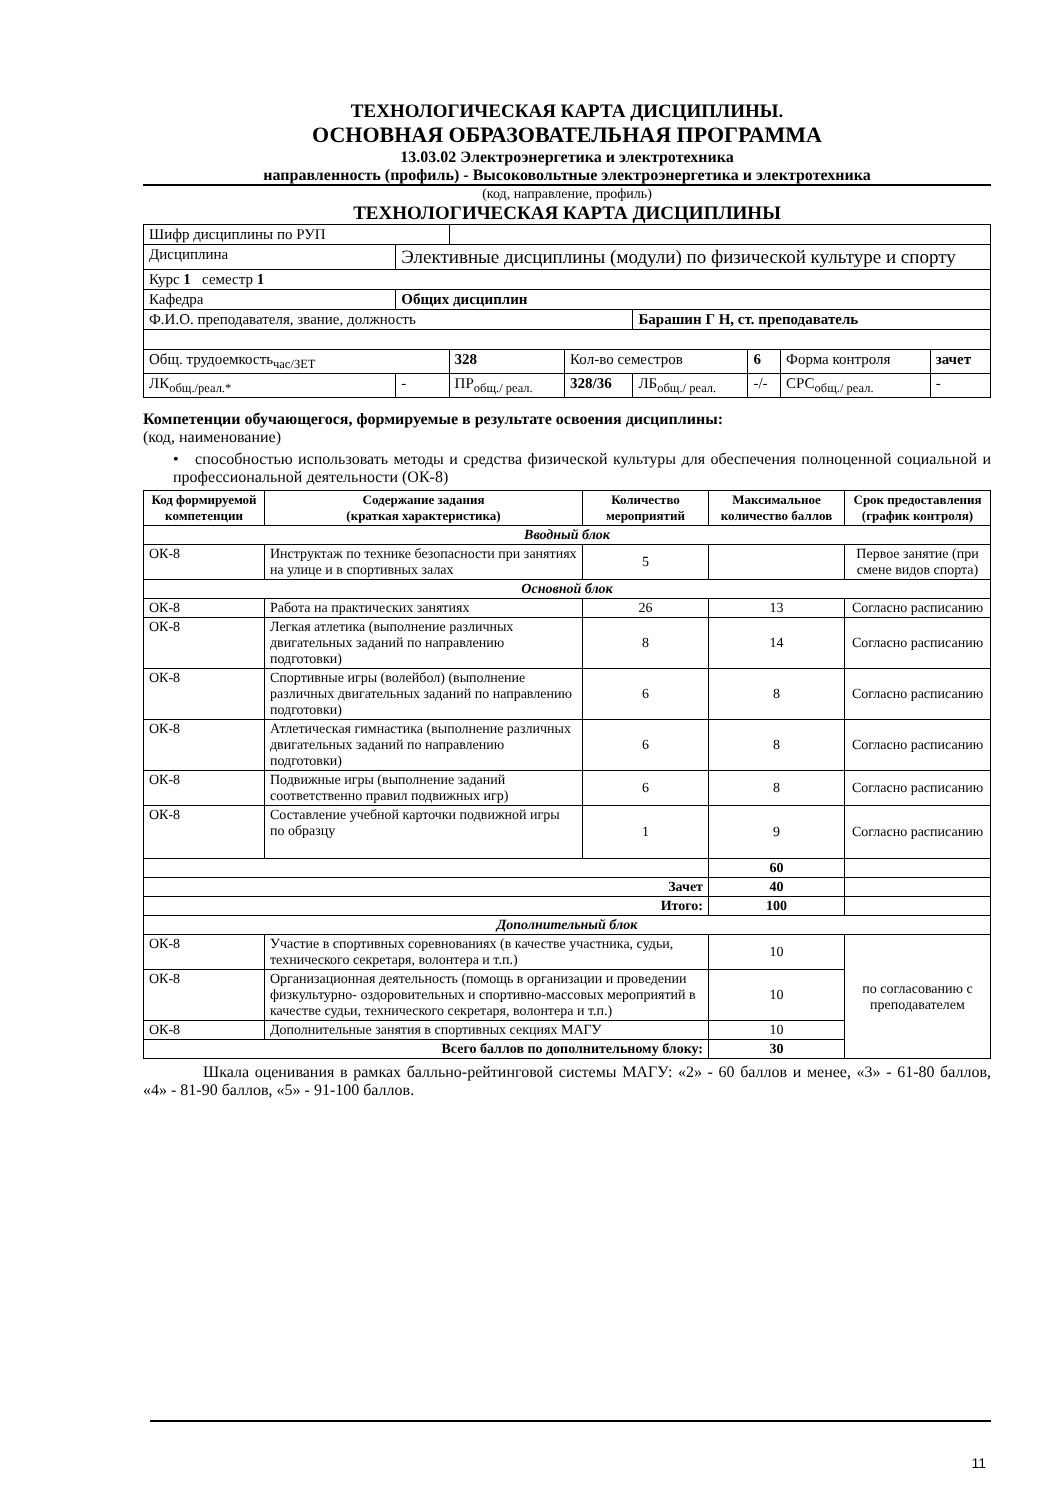ТЕХНОЛОГИЧЕСКАЯ КАРТА ДИСЦИПЛИНЫ.
ОСНОВНАЯ ОБРАЗОВАТЕЛЬНАЯ ПРОГРАММА
13.03.02 Электроэнергетика и электротехника
направленность (профиль) - Высоковольтные электроэнергетика и электротехника
(код, направление, профиль)
ТЕХНОЛОГИЧЕСКАЯ КАРТА ДИСЦИПЛИНЫ
| Шифр дисциплины по РУП | | | | | | | | |
| Дисциплина | Элективные дисциплины (модули) по физической культуре и спорту | | | | | | | |
| Курс 1 семестр 1 | | | | | | | | |
| Кафедра | Общих дисциплин | | | | | | | |
| Ф.И.О. преподавателя, звание, должность | | | | Барашин Г Н, ст. преподаватель | | | | |
| Общ. трудоемкость<sub>час/ЗЕТ</sub> | | 328 | Кол-во семестров | | 6 | Форма контроля | | зачет |
| ЛК<sub>общ./реал.*</sub> | - | ПР<sub>общ./ реал.</sub> | 328/36 | ЛБ<sub>общ./ реал.</sub> | -/- | СРС<sub>общ./ реал.</sub> | - | |
Компетенции обучающегося, формируемые в результате освоения дисциплины:
(код, наименование)
• способностью использовать методы и средства физической культуры для обеспечения полноценной социальной и профессиональной деятельности (ОК-8)
| Код формируемой компетенции | Содержание задания (краткая характеристика) | Количество мероприятий | Максимальное количество баллов | Срок предоставления (график контроля) |
| --- | --- | --- | --- | --- |
| Вводный блок | | | | |
| ОК-8 | Инструктаж по технике безопасности при занятиях на улице и в спортивных залах | 5 | | Первое занятие (при смене видов спорта) |
| Основной блок | | | | |
| ОК-8 | Работа на практических занятиях | 26 | 13 | Согласно расписанию |
| ОК-8 | Легкая атлетика (выполнение различных двигательных заданий по направлению подготовки) | 8 | 14 | Согласно расписанию |
| ОК-8 | Спортивные игры (волейбол) (выполнение различных двигательных заданий по направлению подготовки) | 6 | 8 | Согласно расписанию |
| ОК-8 | Атлетическая гимнастика (выполнение различных двигательных заданий по направлению подготовки) | 6 | 8 | Согласно расписанию |
| ОК-8 | Подвижные игры (выполнение заданий соответственно правил подвижных игр) | 6 | 8 | Согласно расписанию |
| ОК-8 | Составление учебной карточки подвижной игры по образцу | 1 | 9 | Согласно расписанию |
| | | | 60 | |
| Зачет | | | 40 | |
| Итого: | | | 100 | |
| Дополнительный блок | | | | |
| ОК-8 | Участие в спортивных соревнованиях (в качестве участника, судьи, технического секретаря, волонтера и т.п.) | | 10 | по согласованию с преподавателем |
| ОК-8 | Организационная деятельность (помощь в организации и проведении физкультурно- оздоровительных и спортивно-массовых мероприятий в качестве судьи, технического секретаря, волонтера и т.п.) | | 10 | |
| ОК-8 | Дополнительные занятия в спортивных секциях МАГУ | | 10 | |
| Всего баллов по дополнительному блоку: | | | 30 | |
Шкала оценивания в рамках балльно-рейтинговой системы МАГУ: «2» - 60 баллов и менее, «3» - 61-80 баллов, «4» - 81-90 баллов, «5» - 91-100 баллов.
11